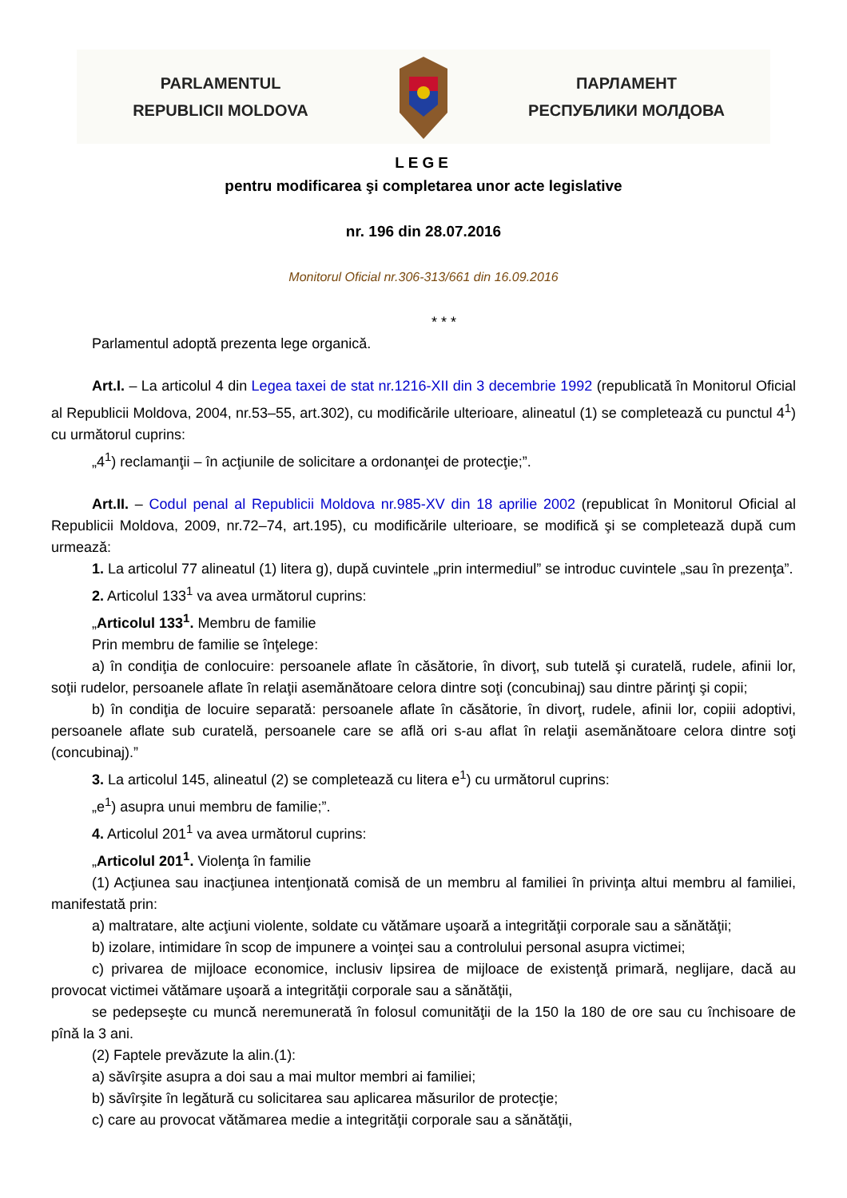PARLAMENTUL
REPUBLICII MOLDOVA
ПАРЛАМЕНТ
РЕСПУБЛИКИ МОЛДОВА
LEGE
pentru modificarea şi completarea unor acte legislative
nr. 196 din 28.07.2016
Monitorul Oficial nr.306-313/661 din 16.09.2016
* * *
Parlamentul adoptă prezenta lege organică.
Art.I. – La articolul 4 din Legea taxei de stat nr.1216-XII din 3 decembrie 1992 (republicată în Monitorul Oficial al Republicii Moldova, 2004, nr.53–55, art.302), cu modificările ulterioare, alineatul (1) se completează cu punctul 4<sup>1</sup>) cu următorul cuprins:
„4<sup>1</sup>) reclamanţii – în acţiunile de solicitare a ordonanţei de protecţie;”.
Art.II. – Codul penal al Republicii Moldova nr.985-XV din 18 aprilie 2002 (republicat în Monitorul Oficial al Republicii Moldova, 2009, nr.72–74, art.195), cu modificările ulterioare, se modifică şi se completează după cum urmează:
1. La articolul 77 alineatul (1) litera g), după cuvintele „prin intermediul” se introduc cuvintele „sau în prezenţa”.
2. Articolul 133<sup>1</sup> va avea următorul cuprins:
„Articolul 133<sup>1</sup>. Membru de familie
Prin membru de familie se înţelege:
a) în condiţia de conlocuire: persoanele aflate în căsătorie, în divorţ, sub tutelă şi curatelă, rudele, afinii lor, soţii rudelor, persoanele aflate în relaţii asemănătoare celora dintre soţi (concubinaj) sau dintre părinţi şi copii;
b) în condiţia de locuire separată: persoanele aflate în căsătorie, în divorţ, rudele, afinii lor, copiii adoptivi, persoanele aflate sub curatelă, persoanele care se află ori s-au aflat în relaţii asemănătoare celora dintre soţi (concubinaj).”
3. La articolul 145, alineatul (2) se completează cu litera e<sup>1</sup>) cu următorul cuprins:
„e<sup>1</sup>) asupra unui membru de familie;”.
4. Articolul 201<sup>1</sup> va avea următorul cuprins:
„Articolul 201<sup>1</sup>. Violenţa în familie
(1) Acţiunea sau inacţiunea intenţionată comisă de un membru al familiei în privinţa altui membru al familiei, manifestată prin:
a) maltratare, alte acţiuni violente, soldate cu vătămare uşoară a integrităţii corporale sau a sănătăţii;
b) izolare, intimidare în scop de impunere a voinţei sau a controlului personal asupra victimei;
c) privarea de mijloace economice, inclusiv lipsirea de mijloace de existenţă primară, neglijare, dacă au provocat victimei vătămare uşoară a integrităţii corporale sau a sănătăţii,
se pedepseşte cu muncă neremunerată în folosul comunităţii de la 150 la 180 de ore sau cu închisoare de pînă la 3 ani.
(2) Faptele prevăzute la alin.(1):
a) săvîrşite asupra a doi sau a mai multor membri ai familiei;
b) săvîrşite în legătură cu solicitarea sau aplicarea măsurilor de protecţie;
c) care au provocat vătămarea medie a integrităţii corporale sau a sănătăţii,